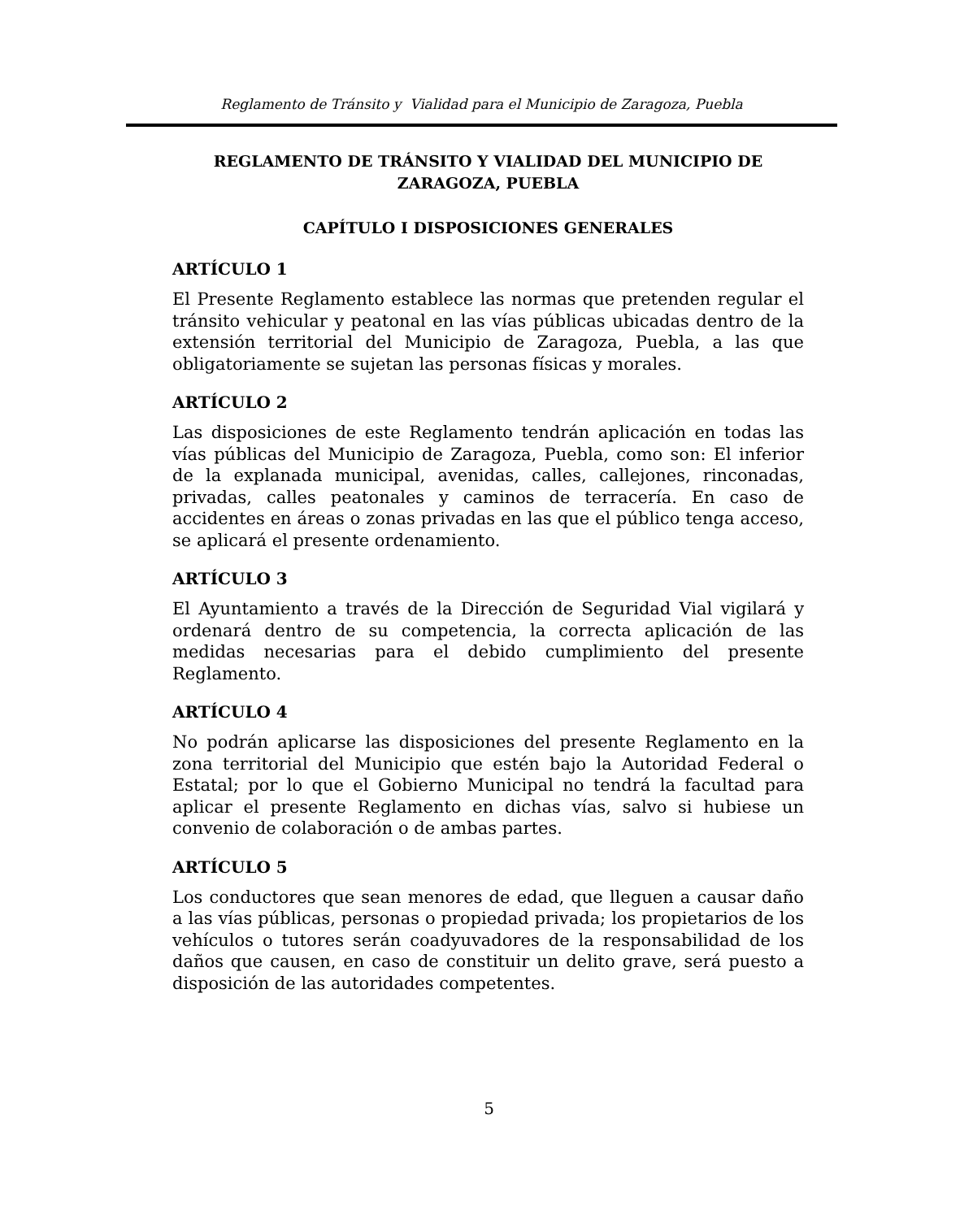Reglamento de Tránsito y Vialidad para el Municipio de Zaragoza, Puebla
REGLAMENTO DE TRÁNSITO Y VIALIDAD DEL MUNICIPIO DE ZARAGOZA, PUEBLA
CAPÍTULO I DISPOSICIONES GENERALES
ARTÍCULO 1
El Presente Reglamento establece las normas que pretenden regular el tránsito vehicular y peatonal en las vías públicas ubicadas dentro de la extensión territorial del Municipio de Zaragoza, Puebla, a las que obligatoriamente se sujetan las personas físicas y morales.
ARTÍCULO 2
Las disposiciones de este Reglamento tendrán aplicación en todas las vías públicas del Municipio de Zaragoza, Puebla, como son: El inferior de la explanada municipal, avenidas, calles, callejones, rinconadas, privadas, calles peatonales y caminos de terracería. En caso de accidentes en áreas o zonas privadas en las que el público tenga acceso, se aplicará el presente ordenamiento.
ARTÍCULO 3
El Ayuntamiento a través de la Dirección de Seguridad Vial vigilará y ordenará dentro de su competencia, la correcta aplicación de las medidas necesarias para el debido cumplimiento del presente Reglamento.
ARTÍCULO 4
No podrán aplicarse las disposiciones del presente Reglamento en la zona territorial del Municipio que estén bajo la Autoridad Federal o Estatal; por lo que el Gobierno Municipal no tendrá la facultad para aplicar el presente Reglamento en dichas vías, salvo si hubiese un convenio de colaboración o de ambas partes.
ARTÍCULO 5
Los conductores que sean menores de edad, que lleguen a causar daño a las vías públicas, personas o propiedad privada; los propietarios de los vehículos o tutores serán coadyuvadores de la responsabilidad de los daños que causen, en caso de constituir un delito grave, será puesto a disposición de las autoridades competentes.
5